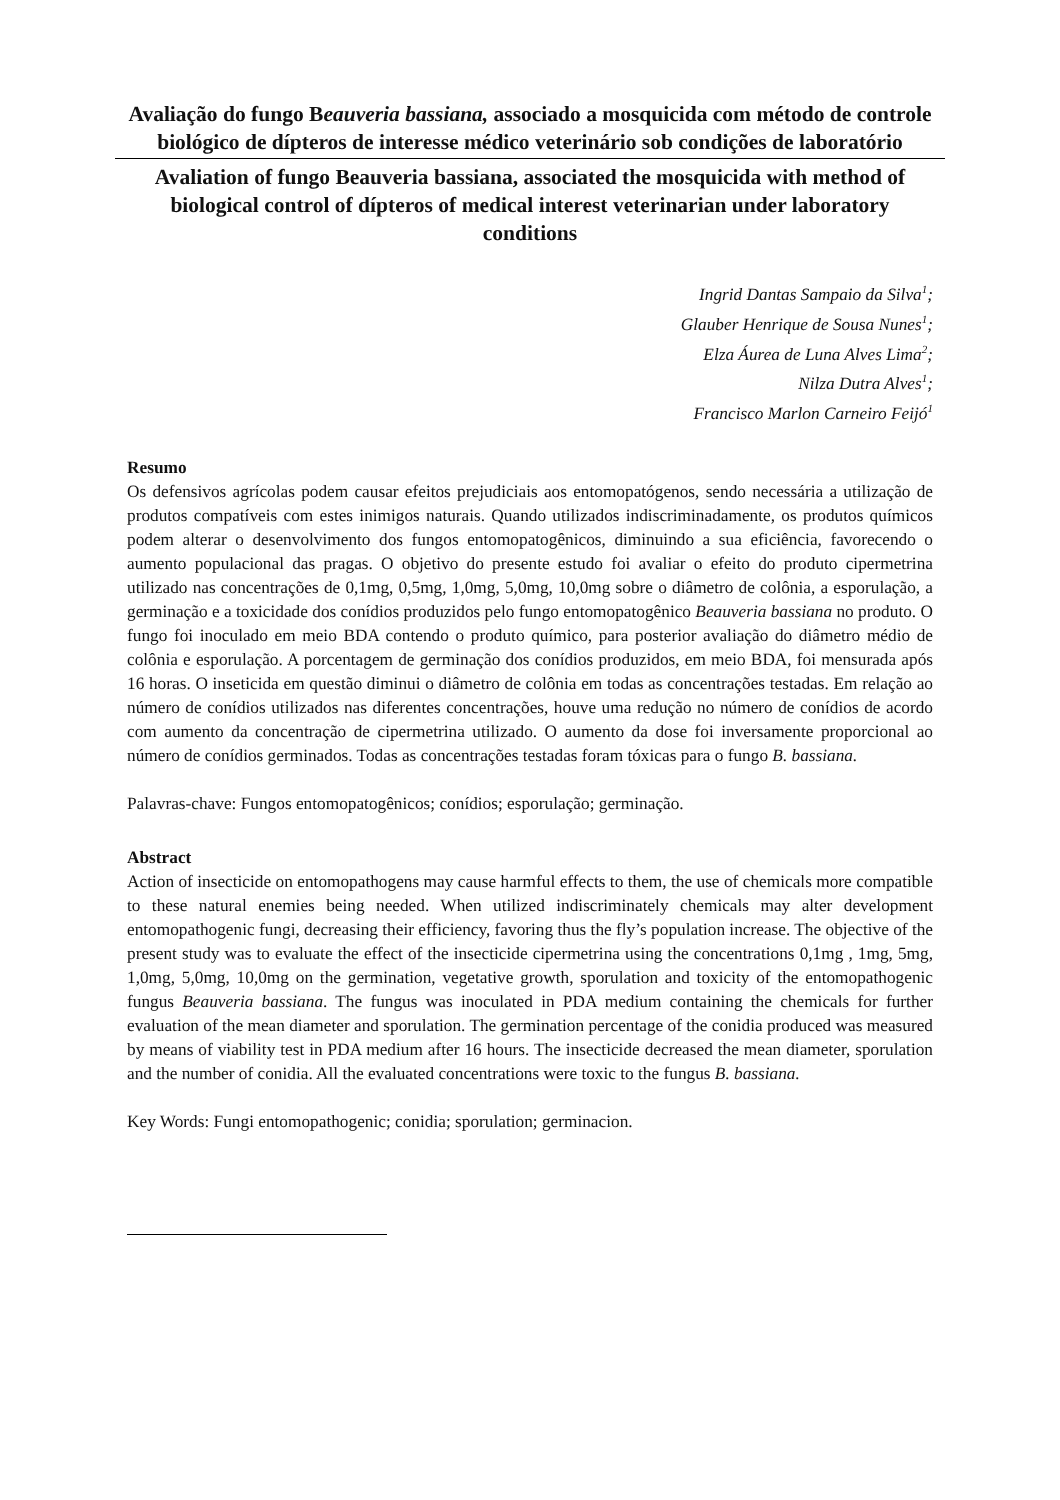Avaliação do fungo Beauveria bassiana, associado a mosquicida com método de controle biológico de dípteros de interesse médico veterinário sob condições de laboratório
Avaliation of fungo Beauveria bassiana, associated the mosquicida with method of biological control of dípteros of medical interest veterinarian under laboratory conditions
Ingrid Dantas Sampaio da Silva<sup>1</sup>;
Glauber Henrique de Sousa Nunes<sup>1</sup>;
Elza Áurea de Luna Alves Lima<sup>2</sup>;
Nilza Dutra Alves<sup>1</sup>;
Francisco Marlon Carneiro Feijó<sup>1</sup>
Resumo
Os defensivos agrícolas podem causar efeitos prejudiciais aos entomopatógenos, sendo necessária a utilização de produtos compatíveis com estes inimigos naturais. Quando utilizados indiscriminadamente, os produtos químicos podem alterar o desenvolvimento dos fungos entomopatogênicos, diminuindo a sua eficiência, favorecendo o aumento populacional das pragas. O objetivo do presente estudo foi avaliar o efeito do produto cipermetrina utilizado nas concentrações de 0,1mg, 0,5mg, 1,0mg, 5,0mg, 10,0mg sobre o diâmetro de colônia, a esporulação, a germinação e a toxicidade dos conídios produzidos pelo fungo entomopatogênico Beauveria bassiana no produto. O fungo foi inoculado em meio BDA contendo o produto químico, para posterior avaliação do diâmetro médio de colônia e esporulação. A porcentagem de germinação dos conídios produzidos, em meio BDA, foi mensurada após 16 horas. O inseticida em questão diminui o diâmetro de colônia em todas as concentrações testadas. Em relação ao número de conídios utilizados nas diferentes concentrações, houve uma redução no número de conídios de acordo com aumento da concentração de cipermetrina utilizado. O aumento da dose foi inversamente proporcional ao número de conídios germinados. Todas as concentrações testadas foram tóxicas para o fungo B. bassiana.
Palavras-chave: Fungos entomopatogênicos; conídios; esporulação; germinação.
Abstract
Action of insecticide on entomopathogens may cause harmful effects to them, the use of chemicals more compatible to these natural enemies being needed. When utilized indiscriminately chemicals may alter development entomopathogenic fungi, decreasing their efficiency, favoring thus the fly’s population increase. The objective of the present study was to evaluate the effect of the insecticide cipermetrina using the concentrations 0,1mg , 1mg, 5mg, 1,0mg, 5,0mg, 10,0mg on the germination, vegetative growth, sporulation and toxicity of the entomopathogenic fungus Beauveria bassiana. The fungus was inoculated in PDA medium containing the chemicals for further evaluation of the mean diameter and sporulation. The germination percentage of the conidia produced was measured by means of viability test in PDA medium after 16 hours. The insecticide decreased the mean diameter, sporulation and the number of conidia. All the evaluated concentrations were toxic to the fungus B. bassiana.
Key Words: Fungi entomopathogenic; conidia; sporulation; germinacion.